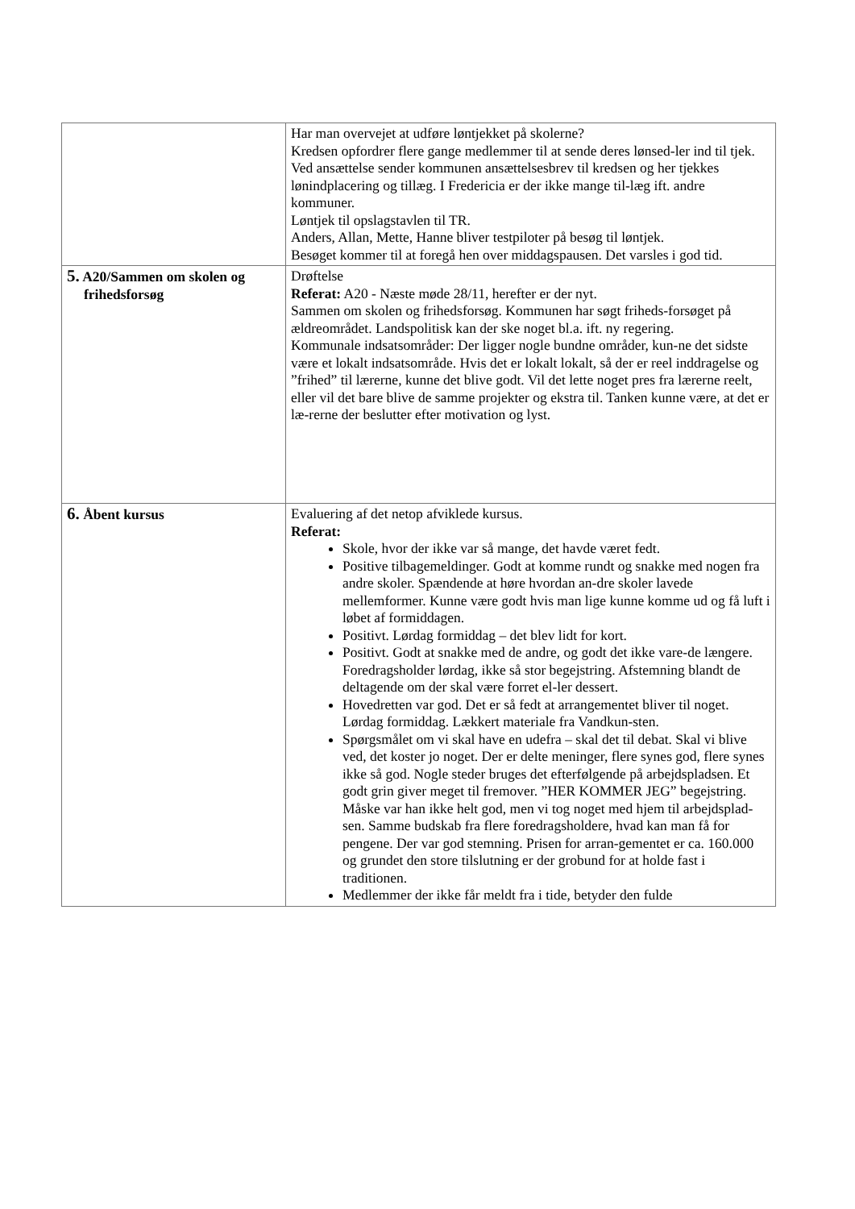| | Har man overvejet at udføre løntjekket på skolerne? Kredsen opfordrer flere gange medlemmer til at sende deres lønsed-ler ind til tjek. Ved ansættelse sender kommunen ansættelsesbrev til kredsen og her tjekkes lønindplacering og tillæg. I Fredericia er der ikke mange til-læg ift. andre kommuner. Løntjek til opslagstavlen til TR. Anders, Allan, Mette, Hanne bliver testpiloter på besøg til løntjek. Besøget kommer til at foregå hen over middagspausen. Det varsles i god tid. |
| 5. A20/Sammen om skolen og frihedsforsøg | Drøftelse Referat: A20 - Næste møde 28/11, herefter er der nyt. Sammen om skolen og frihedsforsøg. Kommunen har søgt friheds-forsøget på ældreområdet. Landspolitisk kan der ske noget bl.a. ift. ny regering. Kommunale indsatsområder: Der ligger nogle bundne områder, kun-ne det sidste være et lokalt indsatsområde. Hvis det er lokalt lokalt, så der er reel inddragelse og ”frihed” til lærerne, kunne det blive godt. Vil det lette noget pres fra lærerne reelt, eller vil det bare blive de samme projekter og ekstra til. Tanken kunne være, at det er læ-rerne der beslutter efter motivation og lyst. |
| 6. Åbent kursus | Evaluering af det netop afviklede kursus. Referat: Skole, hvor der ikke var så mange, det havde været fedt. Positive tilbagemeldinger. Godt at komme rundt og snakke med nogen fra andre skoler. Spændende at høre hvordan an-dre skoler lavede mellemformer. Kunne være godt hvis man lige kunne komme ud og få luft i løbet af formiddagen. Positivt. Lørdag formiddag – det blev lidt for kort. Positivt. Godt at snakke med de andre, og godt det ikke vare-de længere. Foredragsholder lørdag, ikke så stor begejstring. Afstemning blandt de deltagende om der skal være forret el-ler dessert. Hovedretten var god. Det er så fedt at arrangementet bliver til noget. Lørdag formiddag. Lækkert materiale fra Vandkun-sten. Spørgsmålet om vi skal have en udefra – skal det til debat. Skal vi blive ved, det koster jo noget. Der er delte meninger, flere synes god, flere synes ikke så god. Nogle steder bruges det efterfølgende på arbejdspladsen. Et godt grin giver meget til fremover. ”HER KOMMER JEG” begejstring. Måske var han ikke helt god, men vi tog noget med hjem til arbejdsplad-sen. Samme budskab fra flere foredragsholdere, hvad kan man få for pengene. Der var god stemning. Prisen for arran-gementet er ca. 160.000 og grundet den store tilslutning er der grobund for at holde fast i traditionen. Medlemmer der ikke får meldt fra i tide, betyder den fulde |